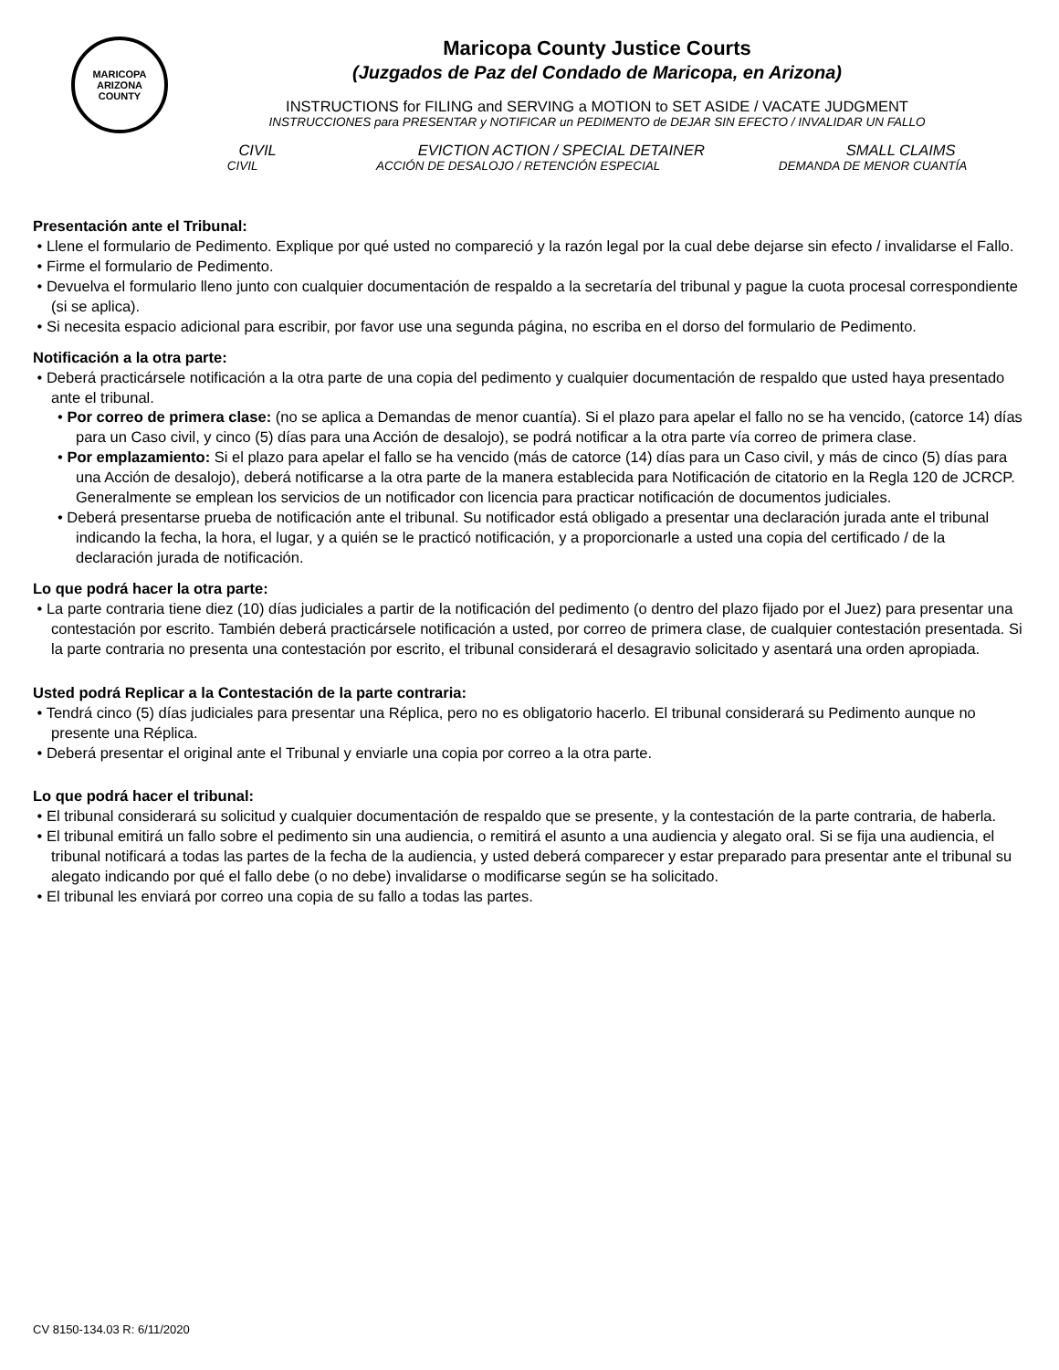MARICOPA
ARIZONA
COUNTY
Maricopa County Justice Courts
(Juzgados de Paz del Condado de Maricopa, en Arizona)
INSTRUCTIONS for FILING and SERVING a MOTION to SET ASIDE / VACATE JUDGMENT
INSTRUCCIONES para PRESENTAR y NOTIFICAR un PEDIMENTO de DEJAR SIN EFECTO / INVALIDAR UN FALLO
CIVIL EVICTION ACTION / SPECIAL DETAINER SMALL CLAIMS
CIVIL ACCIÓN DE DESALOJO / RETENCIÓN ESPECIAL DEMANDA DE MENOR CUANTÍA
Presentación ante el Tribunal:
• Llene el formulario de Pedimento. Explique por qué usted no compareció y la razón legal por la cual debe dejarse sin efecto / invalidarse el Fallo.
• Firme el formulario de Pedimento.
• Devuelva el formulario lleno junto con cualquier documentación de respaldo a la secretaría del tribunal y pague la cuota procesal correspondiente (si se aplica).
• Si necesita espacio adicional para escribir, por favor use una segunda página, no escriba en el dorso del formulario de Pedimento.
Notificación a la otra parte:
• Deberá practicársele notificación a la otra parte de una copia del pedimento y cualquier documentación de respaldo que usted haya presentado ante el tribunal.
• Por correo de primera clase: (no se aplica a Demandas de menor cuantía). Si el plazo para apelar el fallo no se ha vencido, (catorce 14) días para un Caso civil, y cinco (5) días para una Acción de desalojo), se podrá notificar a la otra parte vía correo de primera clase.
• Por emplazamiento: Si el plazo para apelar el fallo se ha vencido (más de catorce (14) días para un Caso civil, y más de cinco (5) días para una Acción de desalojo), deberá notificarse a la otra parte de la manera establecida para Notificación de citatorio en la Regla 120 de JCRCP. Generalmente se emplean los servicios de un notificador con licencia para practicar notificación de documentos judiciales.
• Deberá presentarse prueba de notificación ante el tribunal. Su notificador está obligado a presentar una declaración jurada ante el tribunal indicando la fecha, la hora, el lugar, y a quién se le practicó notificación, y a proporcionarle a usted una copia del certificado / de la declaración jurada de notificación.
Lo que podrá hacer la otra parte:
• La parte contraria tiene diez (10) días judiciales a partir de la notificación del pedimento (o dentro del plazo fijado por el Juez) para presentar una contestación por escrito. También deberá practicársele notificación a usted, por correo de primera clase, de cualquier contestación presentada. Si la parte contraria no presenta una contestación por escrito, el tribunal considerará el desagravio solicitado y asentará una orden apropiada.
Usted podrá Replicar a la Contestación de la parte contraria:
• Tendrá cinco (5) días judiciales para presentar una Réplica, pero no es obligatorio hacerlo. El tribunal considerará su Pedimento aunque no presente una Réplica.
• Deberá presentar el original ante el Tribunal y enviarle una copia por correo a la otra parte.
Lo que podrá hacer el tribunal:
• El tribunal considerará su solicitud y cualquier documentación de respaldo que se presente, y la contestación de la parte contraria, de haberla.
• El tribunal emitirá un fallo sobre el pedimento sin una audiencia, o remitirá el asunto a una audiencia y alegato oral. Si se fija una audiencia, el tribunal notificará a todas las partes de la fecha de la audiencia, y usted deberá comparecer y estar preparado para presentar ante el tribunal su alegato indicando por qué el fallo debe (o no debe) invalidarse o modificarse según se ha solicitado.
• El tribunal les enviará por correo una copia de su fallo a todas las partes.
CV 8150-134.03 R: 6/11/2020